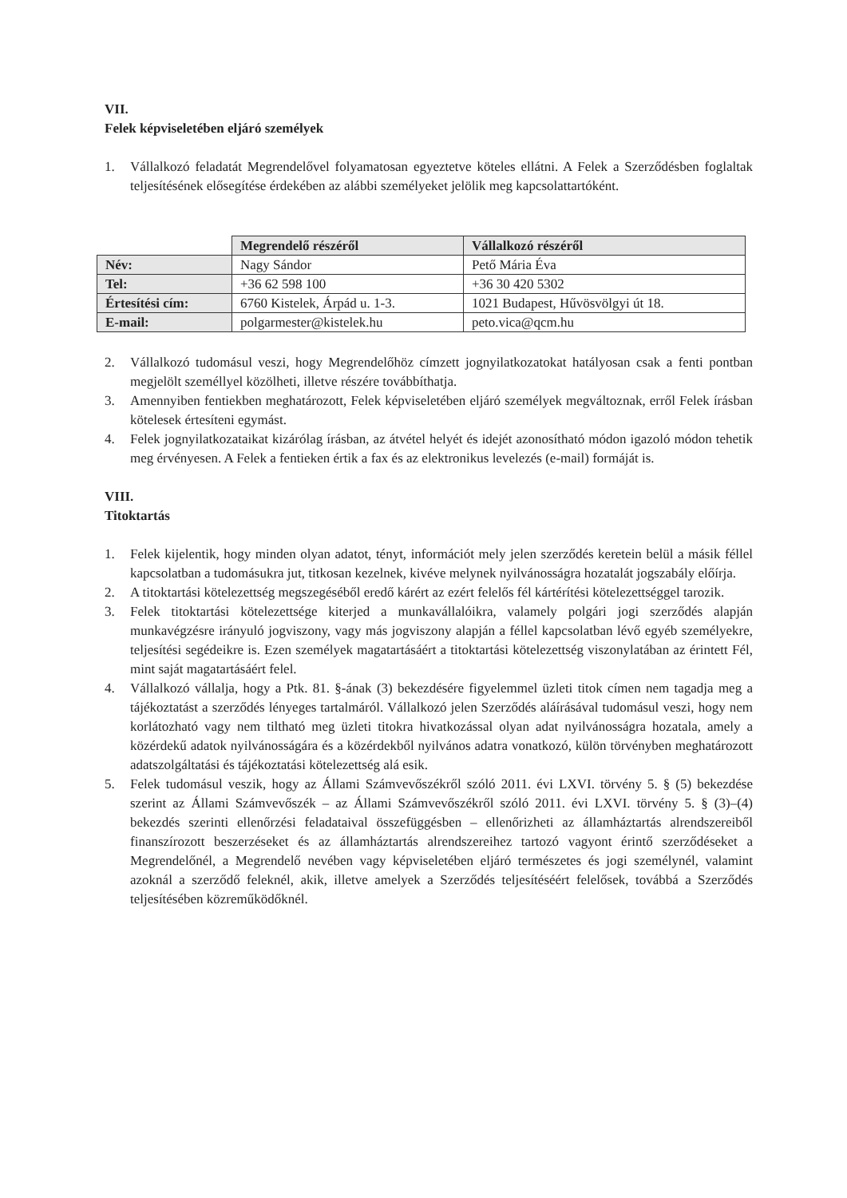VII.
Felek képviseletében eljáró személyek
1. Vállalkozó feladatát Megrendelővel folyamatosan egyeztetve köteles ellátni. A Felek a Szerződésben foglaltak teljesítésének elősegítése érdekében az alábbi személyeket jelölik meg kapcsolattartóként.
| | Megrendelő részéről | Vállalkozó részéről |
| Név: | Nagy Sándor | Pető Mária Éva |
| Tel: | +36 62 598 100 | +36 30 420 5302 |
| Értesítési cím: | 6760 Kistelek, Árpád u. 1-3. | 1021 Budapest, Hűvösvölgyi út 18. |
| E-mail: | polgarmester@kistelek.hu | peto.vica@qcm.hu |
2. Vállalkozó tudomásul veszi, hogy Megrendelőhöz címzett jognyilatkozatokat hatályosan csak a fenti pontban megjelölt személlyel közölheti, illetve részére továbbíthatja.
3. Amennyiben fentiekben meghatározott, Felek képviseletében eljáró személyek megváltoznak, erről Felek írásban kötelesek értesíteni egymást.
4. Felek jognyilatkozataikat kizárólag írásban, az átvétel helyét és idejét azonosítható módon igazoló módon tehetik meg érvényesen. A Felek a fentieken értik a fax és az elektronikus levelezés (e-mail) formáját is.
VIII.
Titoktartás
1. Felek kijelentik, hogy minden olyan adatot, tényt, információt mely jelen szerződés keretein belül a másik féllel kapcsolatban a tudomásukra jut, titkosan kezelnek, kivéve melynek nyilvánosságra hozatalát jogszabály előírja.
2. A titoktartási kötelezettség megszegéséből eredő kárért az ezért felelős fél kártérítési kötelezettséggel tarozik.
3. Felek titoktartási kötelezettsége kiterjed a munkavállalóikra, valamely polgári jogi szerződés alapján munkavégzésre irányuló jogviszony, vagy más jogviszony alapján a féllel kapcsolatban lévő egyéb személyekre, teljesítési segédeikre is. Ezen személyek magatartásáért a titoktartási kötelezettség viszonylatában az érintett Fél, mint saját magatartásáért felel.
4. Vállalkozó vállalja, hogy a Ptk. 81. §-ának (3) bekezdésére figyelemmel üzleti titok címen nem tagadja meg a tájékoztatást a szerződés lényeges tartalmáról. Vállalkozó jelen Szerződés aláírásával tudomásul veszi, hogy nem korlátozható vagy nem tiltható meg üzleti titokra hivatkozással olyan adat nyilvánosságra hozatala, amely a közérdekű adatok nyilvánosságára és a közérdekből nyilvános adatra vonatkozó, külön törvényben meghatározott adatszolgáltatási és tájékoztatási kötelezettség alá esik.
5. Felek tudomásul veszik, hogy az Állami Számvevőszékről szóló 2011. évi LXVI. törvény 5. § (5) bekezdése szerint az Állami Számvevőszék – az Állami Számvevőszékről szóló 2011. évi LXVI. törvény 5. § (3)–(4) bekezdés szerinti ellenőrzési feladataival összefüggésben – ellenőrizheti az államháztartás alrendszereiből finanszírozott beszerzéseket és az államháztartás alrendszereihez tartozó vagyont érintő szerződéseket a Megrendelőnél, a Megrendelő nevében vagy képviseletében eljáró természetes és jogi személynél, valamint azoknál a szerződő feleknél, akik, illetve amelyek a Szerződés teljesítéséért felelősek, továbbá a Szerződés teljesítésében közreműködőknél.